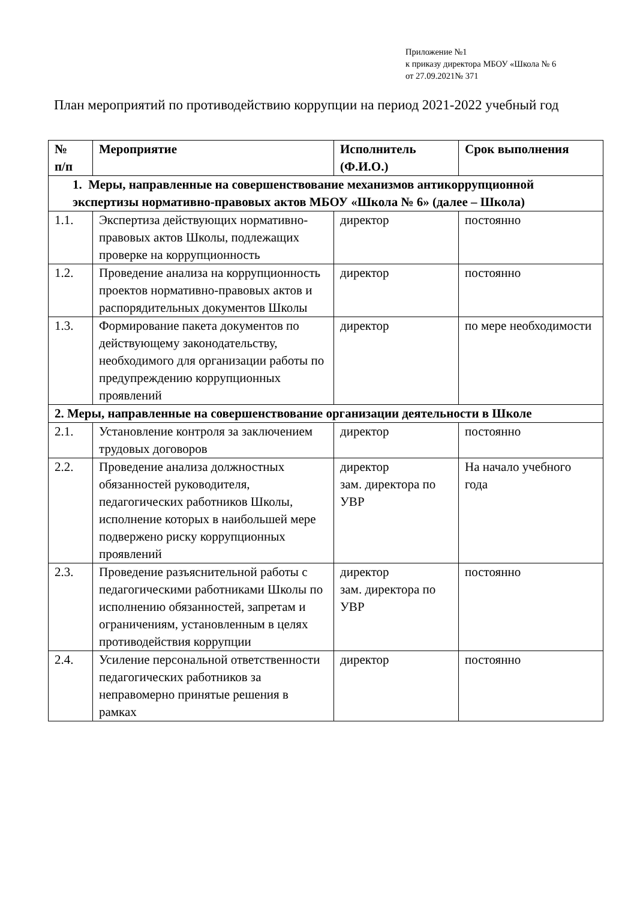Приложение №1
к приказу директора МБОУ «Школа № 6
от 27.09.2021№ 371
План мероприятий по противодействию коррупции на период 2021-2022 учебный год
| № п/п | Мероприятие | Исполнитель (Ф.И.О.) | Срок выполнения |
| --- | --- | --- | --- |
| 1. Меры, направленные на совершенствование механизмов антикоррупционной экспертизы нормативно-правовых актов МБОУ «Школа № 6» (далее – Школа) | | | |
| 1.1. | Экспертиза действующих нормативно-правовых актов Школы, подлежащих проверке на коррупционность | директор | постоянно |
| 1.2. | Проведение анализа на коррупционность проектов нормативно-правовых актов и распорядительных документов Школы | директор | постоянно |
| 1.3. | Формирование пакета документов по действующему законодательству, необходимого для организации работы по предупреждению коррупционных проявлений | директор | по мере необходимости |
| 2. Меры, направленные на совершенствование организации деятельности в Школе | | | |
| 2.1. | Установление контроля за заключением трудовых договоров | директор | постоянно |
| 2.2. | Проведение анализа должностных обязанностей руководителя, педагогических работников Школы, исполнение которых в наибольшей мере подвержено риску коррупционных проявлений | директор зам. директора по УВР | На начало учебного года |
| 2.3. | Проведение разъяснительной работы с педагогическими работниками Школы по исполнению обязанностей, запретам и ограничениям, установленным в целях противодействия коррупции | директор зам. директора по УВР | постоянно |
| 2.4. | Усиление персональной ответственности педагогических работников за неправомерно принятые решения в рамках | директор | постоянно |